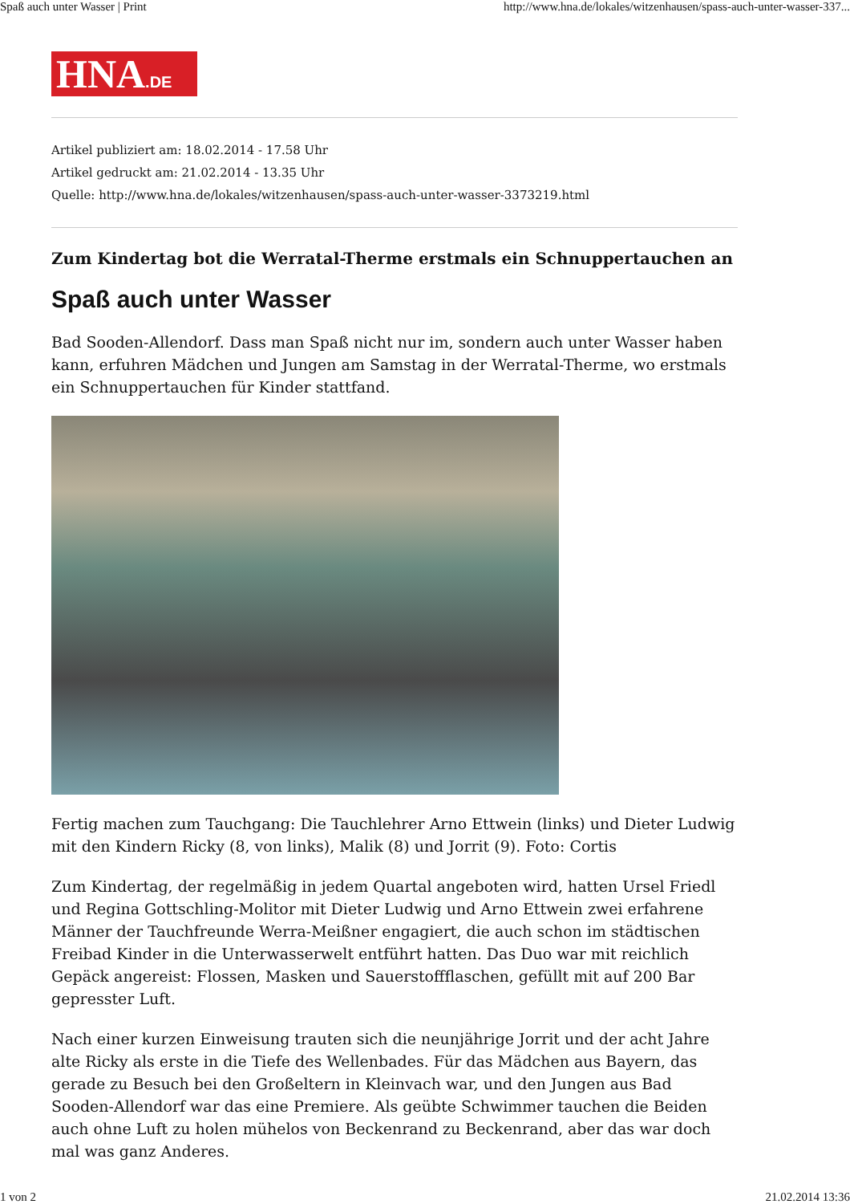Spaß auch unter Wasser | Print http://www.hna.de/lokales/witzenhausen/spass-auch-unter-wasser-337...
HNA.DE
Artikel publiziert am: 18.02.2014 - 17.58 Uhr
Artikel gedruckt am: 21.02.2014 - 13.35 Uhr
Quelle: http://www.hna.de/lokales/witzenhausen/spass-auch-unter-wasser-3373219.html
Zum Kindertag bot die Werratal-Therme erstmals ein Schnuppertauchen an
Spaß auch unter Wasser
Bad Sooden-Allendorf. Dass man Spaß nicht nur im, sondern auch unter Wasser haben kann, erfuhren Mädchen und Jungen am Samstag in der Werratal-Therme, wo erstmals ein Schnuppertauchen für Kinder stattfand.
Fertig machen zum Tauchgang: Die Tauchlehrer Arno Ettwein (links) und Dieter Ludwig mit den Kindern Ricky (8, von links), Malik (8) und Jorrit (9). Foto: Cortis
Zum Kindertag, der regelmäßig in jedem Quartal angeboten wird, hatten Ursel Friedl und Regina Gottschling-Molitor mit Dieter Ludwig und Arno Ettwein zwei erfahrene Männer der Tauchfreunde Werra-Meißner engagiert, die auch schon im städtischen Freibad Kinder in die Unterwasserwelt entführt hatten. Das Duo war mit reichlich Gepäck angereist: Flossen, Masken und Sauerstoffflaschen, gefüllt mit auf 200 Bar gepresster Luft.
Nach einer kurzen Einweisung trauten sich die neunjährige Jorrit und der acht Jahre alte Ricky als erste in die Tiefe des Wellenbades. Für das Mädchen aus Bayern, das gerade zu Besuch bei den Großeltern in Kleinvach war, und den Jungen aus Bad Sooden-Allendorf war das eine Premiere. Als geübte Schwimmer tauchen die Beiden auch ohne Luft zu holen mühelos von Beckenrand zu Beckenrand, aber das war doch mal was ganz Anderes.
1 von 2 21.02.2014 13:36